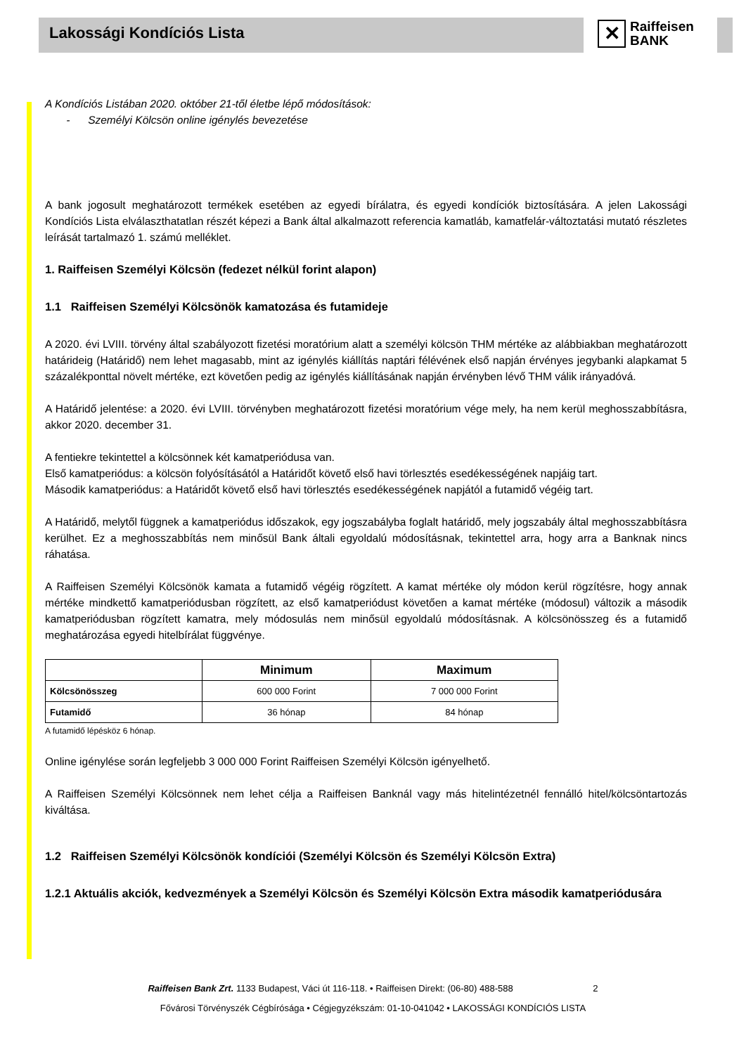Lakossági Kondíciós Lista
✕
Raiffeisen
BANK
A Kondíciós Listában 2020. október 21-től életbe lépő módosítások:
- Személyi Kölcsön online igénylés bevezetése
A bank jogosult meghatározott termékek esetében az egyedi bírálatra, és egyedi kondíciók biztosítására. A jelen Lakossági Kondíciós Lista elválaszthatatlan részét képezi a Bank által alkalmazott referencia kamatláb, kamatfelár-változtatási mutató részletes leírását tartalmazó 1. számú melléklet.
1. Raiffeisen Személyi Kölcsön (fedezet nélkül forint alapon)
1.1 Raiffeisen Személyi Kölcsönök kamatozása és futamideje
A 2020. évi LVIII. törvény által szabályozott fizetési moratórium alatt a személyi kölcsön THM mértéke az alábbiakban meghatározott határideig (Határidő) nem lehet magasabb, mint az igénylés kiállítás naptári félévének első napján érvényes jegybanki alapkamat 5 százalékponttal növelt mértéke, ezt követően pedig az igénylés kiállításának napján érvényben lévő THM válik irányadóvá.
A Határidő jelentése: a 2020. évi LVIII. törvényben meghatározott fizetési moratórium vége mely, ha nem kerül meghosszabbításra, akkor 2020. december 31.
A fentiekre tekintettel a kölcsönnek két kamatperiódusa van.
Első kamatperiódus: a kölcsön folyósításától a Határidőt követő első havi törlesztés esedékességének napjáig tart.
Második kamatperiódus: a Határidőt követő első havi törlesztés esedékességének napjától a futamidő végéig tart.
A Határidő, melytől függnek a kamatperiódus időszakok, egy jogszabályba foglalt határidő, mely jogszabály által meghosszabbításra kerülhet. Ez a meghosszabbítás nem minősül Bank általi egyoldalú módosításnak, tekintettel arra, hogy arra a Banknak nincs ráhatása.
A Raiffeisen Személyi Kölcsönök kamata a futamidő végéig rögzített. A kamat mértéke oly módon kerül rögzítésre, hogy annak mértéke mindkettő kamatperiódusban rögzített, az első kamatperiódust követően a kamat mértéke (módosul) változik a második kamatperiódusban rögzített kamatra, mely módosulás nem minősül egyoldalú módosításnak. A kölcsönösszeg és a futamidő meghatározása egyedi hitelbírálat függvénye.
| | Minimum | Maximum |
| --- | --- | --- |
| Kölcsönösszeg | 600 000 Forint | 7 000 000 Forint |
| Futamidő | 36 hónap | 84 hónap |
A futamidő lépésköz 6 hónap.
Online igénylése során legfeljebb 3 000 000 Forint Raiffeisen Személyi Kölcsön igényelhető.
A Raiffeisen Személyi Kölcsönnek nem lehet célja a Raiffeisen Banknál vagy más hitelintézetnél fennálló hitel/kölcsöntartozás kiváltása.
1.2 Raiffeisen Személyi Kölcsönök kondíciói (Személyi Kölcsön és Személyi Kölcsön Extra)
1.2.1 Aktuális akciók, kedvezmények a Személyi Kölcsön és Személyi Kölcsön Extra második kamatperiódusára
Raiffeisen Bank Zrt. 1133 Budapest, Váci út 116-118. • Raiffeisen Direkt: (06-80) 488-588 2
Fővárosi Törvényszék Cégbírósága • Cégjegyzékszám: 01-10-041042 • LAKOSSÁGI KONDÍCIÓS LISTA